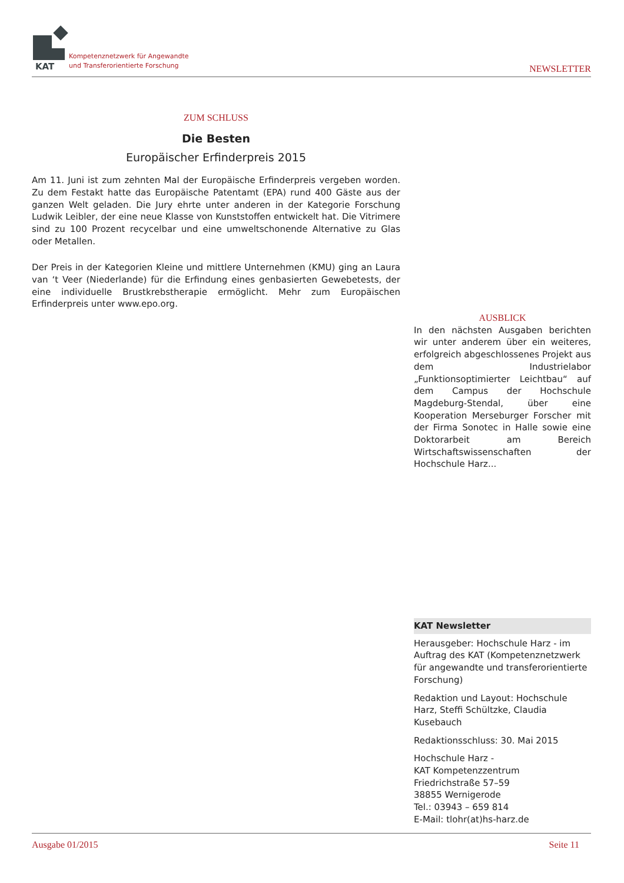KAT
Kompetenznetzwerk für Angewandte
und Transferorientierte Forschung
NEWSLETTER
ZUM SCHLUSS
Die Besten
Europäischer Erfinderpreis 2015
Am 11. Juni ist zum zehnten Mal der Europäische Erfinderpreis vergeben worden. Zu dem Festakt hatte das Europäische Patentamt (EPA) rund 400 Gäste aus der ganzen Welt geladen. Die Jury ehrte unter anderen in der Kategorie Forschung Ludwik Leibler, der eine neue Klasse von Kunststoffen entwickelt hat. Die Vitrimere sind zu 100 Prozent recycelbar und eine umweltschonende Alternative zu Glas oder Metallen.
Der Preis in der Kategorien Kleine und mittlere Unternehmen (KMU) ging an Laura van ‘t Veer (Niederlande) für die Erfindung eines genbasierten Gewebetests, der eine individuelle Brustkrebstherapie ermöglicht. Mehr zum Europäischen Erfinderpreis unter www.epo.org.
AUSBLICK
In den nächsten Ausgaben berichten wir unter anderem über ein weiteres, erfolgreich abgeschlossenes Projekt aus dem Industrielabor „Funktionsoptimierter Leichtbau“ auf dem Campus der Hochschule Magdeburg-Stendal, über eine Kooperation Merseburger Forscher mit der Firma Sonotec in Halle sowie eine Doktorarbeit am Bereich Wirtschaftswissenschaften der Hochschule Harz...
KAT Newsletter
Herausgeber: Hochschule Harz - im Auftrag des KAT (Kompetenznetzwerk für angewandte und transferorientierte Forschung)
Redaktion und Layout: Hochschule Harz, Steffi Schültzke, Claudia Kusebauch
Redaktionsschluss: 30. Mai 2015
Hochschule Harz -
KAT Kompetenzzentrum
Friedrichstraße 57–59
38855 Wernigerode
Tel.: 03943 – 659 814
E-Mail: tlohr(at)hs-harz.de
Ausgabe 01/2015 Seite 11